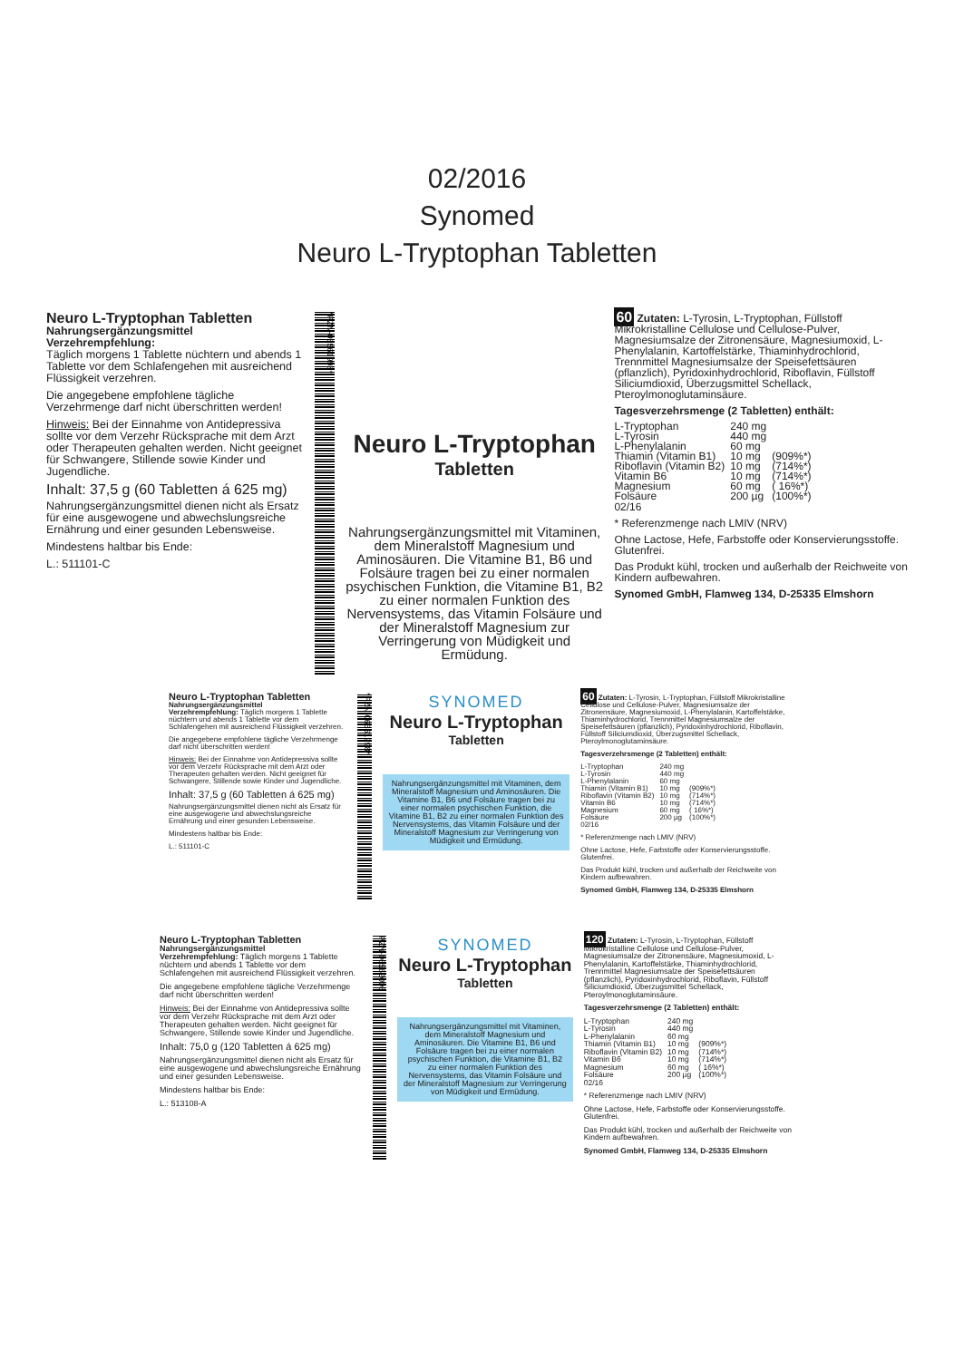02/2016
Synomed
Neuro L-Tryptophan Tabletten
Neuro L-Tryptophan Tabletten
Nahrungsergänzungsmittel
Verzehrempfehlung:
Täglich morgens 1 Tablette nüchtern und abends 1 Tablette vor dem Schlafengehen mit ausreichend Flüssigkeit verzehren.
Die angegebene empfohlene tägliche Verzehrmenge darf nicht überschritten werden!
Hinweis: Bei der Einnahme von Antidepressiva sollte vor dem Verzehr Rücksprache mit dem Arzt oder Therapeuten gehalten werden. Nicht geeignet für Schwangere, Stillende sowie Kinder und Jugendliche.
Inhalt: 37,5 g (60 Tabletten á 625 mg)
Nahrungsergänzungsmittel dienen nicht als Ersatz für eine ausgewogene und abwechslungsreiche Ernährung und einer gesunden Lebensweise.
Mindestens haltbar bis Ende:
L.: 511101-C
*PZN-06561998*
Neuro L-Tryptophan
Tabletten
Nahrungsergänzungsmittel mit Vitaminen, dem Mineralstoff Magnesium und Aminosäuren. Die Vitamine B1, B6 und Folsäure tragen bei zu einer normalen psychischen Funktion, die Vitamine B1, B2 zu einer normalen Funktion des Nervensystems, das Vitamin Folsäure und der Mineralstoff Magnesium zur Verringerung von Müdigkeit und Ermüdung.
60 Zutaten: L-Tyrosin, L-Tryptophan, Füllstoff Mikrokristalline Cellulose und Cellulose-Pulver, Magnesiumsalze der Zitronensäure, Magnesiumoxid, L-Phenylalanin, Kartoffelstärke, Thiaminhydrochlorid, Trennmittel Magnesiumsalze der Speisefettsäuren (pflanzlich), Pyridoxinhydrochlorid, Riboflavin, Füllstoff Siliciumdioxid, Überzugsmittel Schellack, Pteroylmonoglutaminsäure.
Tagesverzehrsmenge (2 Tabletten) enthält:
| L-Tryptophan | 240 mg | |
| L-Tyrosin | 440 mg | |
| L-Phenylalanin | 60 mg | |
| Thiamin (Vitamin B1) | 10 mg | (909%*) |
| Riboflavin (Vitamin B2) | 10 mg | (714%*) |
| Vitamin B6 | 10 mg | (714%*) |
| Magnesium | 60 mg | ( 16%*) |
| Folsäure | 200 µg | (100%*) |
02/16
* Referenzmenge nach LMIV (NRV)
Ohne Lactose, Hefe, Farbstoffe oder Konservierungsstoffe. Glutenfrei.
Das Produkt kühl, trocken und außerhalb der Reichweite von Kindern aufbewahren.
Synomed GmbH, Flamweg 134, D-25335 Elmshorn
Neuro L-Tryptophan Tabletten
Nahrungsergänzungsmittel
Verzehrempfehlung: Täglich morgens 1 Tablette nüchtern und abends 1 Tablette vor dem Schlafengehen mit ausreichend Flüssigkeit verzehren.
Die angegebene empfohlene tägliche Verzehrmenge darf nicht überschritten werden!
Hinweis: Bei der Einnahme von Antidepressiva sollte vor dem Verzehr Rücksprache mit dem Arzt oder Therapeuten gehalten werden. Nicht geeignet für Schwangere, Stillende sowie Kinder und Jugendliche.
Inhalt: 37,5 g (60 Tabletten á 625 mg)
Nahrungsergänzungsmittel dienen nicht als Ersatz für eine ausgewogene und abwechslungsreiche Ernährung und einer gesunden Lebensweise.
Mindestens haltbar bis Ende:
L.: 511101-C
*PZN-06561998*
SYNOMED
Neuro L-Tryptophan
Tabletten
Nahrungsergänzungsmittel mit Vitaminen, dem Mineralstoff Magnesium und Aminosäuren. Die Vitamine B1, B6 und Folsäure tragen bei zu einer normalen psychischen Funktion, die Vitamine B1, B2 zu einer normalen Funktion des Nervensystems, das Vitamin Folsäure und der Mineralstoff Magnesium zur Verringerung von Müdigkeit und Ermüdung.
60 Zutaten: L-Tyrosin, L-Tryptophan, Füllstoff Mikrokristalline Cellulose und Cellulose-Pulver, Magnesiumsalze der Zitronensäure, Magnesiumoxid, L-Phenylalanin, Kartoffelstärke, Thiaminhydrochlorid, Trennmittel Magnesiumsalze der Speisefettsäuren (pflanzlich), Pyridoxinhydrochlorid, Riboflavin, Füllstoff Siliciumdioxid, Überzugsmittel Schellack, Pteroylmonoglutaminsäure.
Tagesverzehrsmenge (2 Tabletten) enthält:
| L-Tryptophan | 240 mg | |
| L-Tyrosin | 440 mg | |
| L-Phenylalanin | 60 mg | |
| Thiamin (Vitamin B1) | 10 mg | (909%*) |
| Riboflavin (Vitamin B2) | 10 mg | (714%*) |
| Vitamin B6 | 10 mg | (714%*) |
| Magnesium | 60 mg | ( 16%*) |
| Folsäure | 200 µg | (100%*) |
02/16
* Referenzmenge nach LMIV (NRV)
Ohne Lactose, Hefe, Farbstoffe oder Konservierungsstoffe. Glutenfrei.
Das Produkt kühl, trocken und außerhalb der Reichweite von Kindern aufbewahren.
Synomed GmbH, Flamweg 134, D-25335 Elmshorn
Neuro L-Tryptophan Tabletten
Nahrungsergänzungsmittel
Verzehrempfehlung: Täglich morgens 1 Tablette nüchtern und abends 1 Tablette vor dem Schlafengehen mit ausreichend Flüssigkeit verzehren.
Die angegebene empfohlene tägliche Verzehrmenge darf nicht überschritten werden!
Hinweis: Bei der Einnahme von Antidepressiva sollte vor dem Verzehr Rücksprache mit dem Arzt oder Therapeuten gehalten werden. Nicht geeignet für Schwangere, Stillende sowie Kinder und Jugendliche.
Inhalt: 75,0 g (120 Tabletten á 625 mg)
Nahrungsergänzungsmittel dienen nicht als Ersatz für eine ausgewogene und abwechslungsreiche Ernährung und einer gesunden Lebensweise.
Mindestens haltbar bis Ende:
L.: 513108-A
PZN-06562006
SYNOMED
Neuro L-Tryptophan
Tabletten
Nahrungsergänzungsmittel mit Vitaminen, dem Mineralstoff Magnesium und Aminosäuren. Die Vitamine B1, B6 und Folsäure tragen bei zu einer normalen psychischen Funktion, die Vitamine B1, B2 zu einer normalen Funktion des Nervensystems, das Vitamin Folsäure und der Mineralstoff Magnesium zur Verringerung von Müdigkeit und Ermüdung.
120 Zutaten: L-Tyrosin, L-Tryptophan, Füllstoff Mikrokristalline Cellulose und Cellulose-Pulver, Magnesiumsalze der Zitronensäure, Magnesiumoxid, L-Phenylalanin, Kartoffelstärke, Thiaminhydrochlorid, Trennmittel Magnesiumsalze der Speisefettsäuren (pflanzlich), Pyridoxinhydrochlorid, Riboflavin, Füllstoff Siliciumdioxid, Überzugsmittel Schellack, Pteroylmonoglutaminsäure.
Tagesverzehrsmenge (2 Tabletten) enthält:
| L-Tryptophan | 240 mg | |
| L-Tyrosin | 440 mg | |
| L-Phenylalanin | 60 mg | |
| Thiamin (Vitamin B1) | 10 mg | (909%*) |
| Riboflavin (Vitamin B2) | 10 mg | (714%*) |
| Vitamin B6 | 10 mg | (714%*) |
| Magnesium | 60 mg | ( 16%*) |
| Folsäure | 200 µg | (100%*) |
02/16
* Referenzmenge nach LMIV (NRV)
Ohne Lactose, Hefe, Farbstoffe oder Konservierungsstoffe. Glutenfrei.
Das Produkt kühl, trocken und außerhalb der Reichweite von Kindern aufbewahren.
Synomed GmbH, Flamweg 134, D-25335 Elmshorn